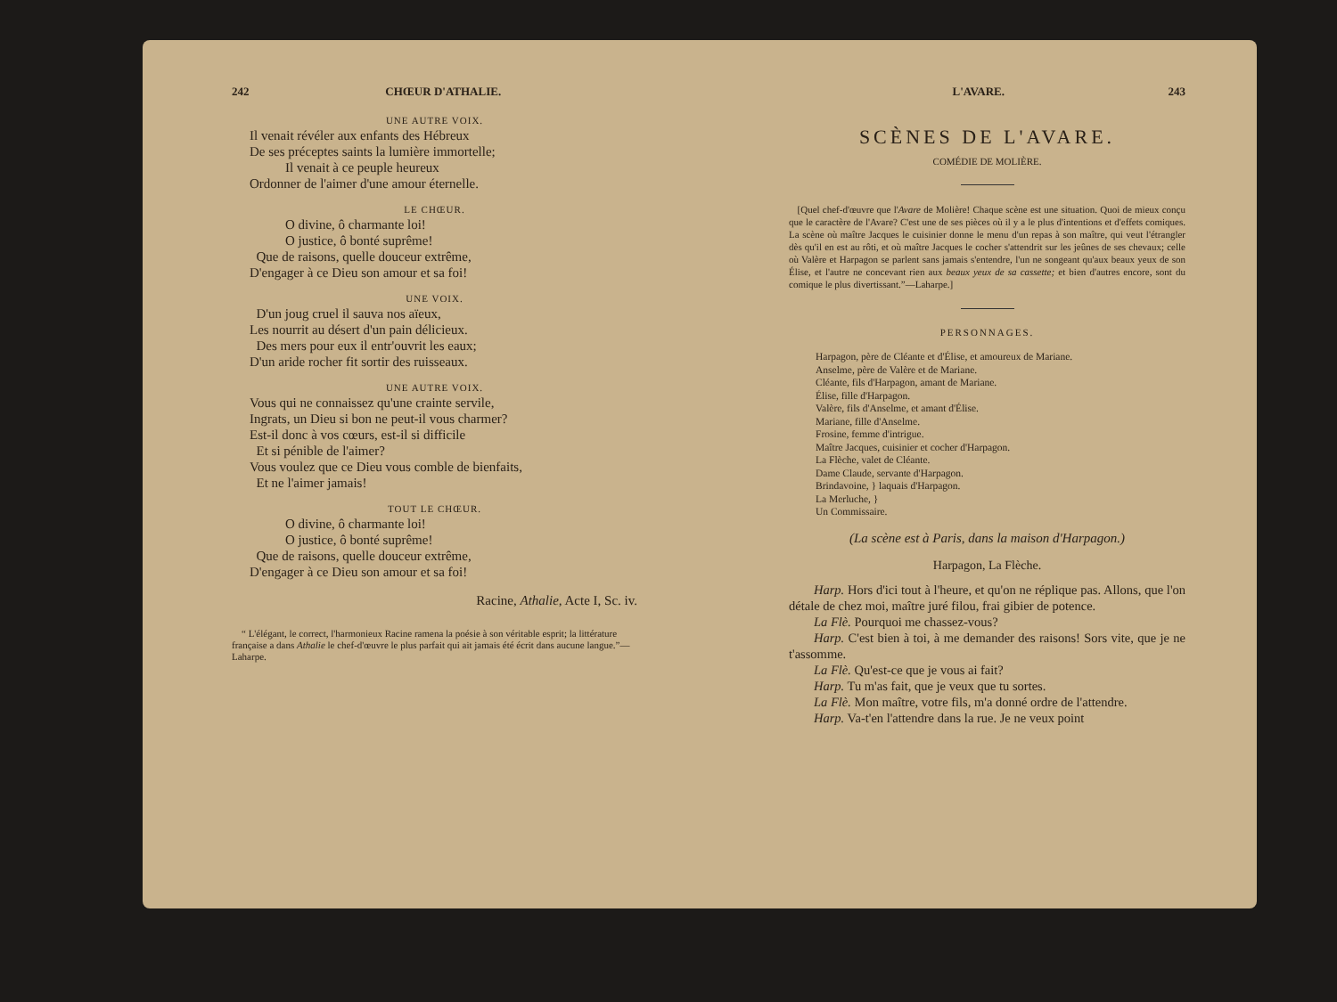242 CHŒUR D'ATHALIE.
UNE AUTRE VOIX.
Il venait révéler aux enfants des Hébreux
De ses préceptes saints la lumière immortelle;
Il venait à ce peuple heureux
Ordonner de l'aimer d'une amour éternelle.
LE CHŒUR.
O divine, ô charmante loi!
O justice, ô bonté suprême!
Que de raisons, quelle douceur extrême,
D'engager à ce Dieu son amour et sa foi!
UNE VOIX.
D'un joug cruel il sauva nos aïeux,
Les nourrit au désert d'un pain délicieux.
Des mers pour eux il entr'ouvrit les eaux;
D'un aride rocher fit sortir des ruisseaux.
UNE AUTRE VOIX.
Vous qui ne connaissez qu'une crainte servile,
Ingrats, un Dieu si bon ne peut-il vous charmer?
Est-il donc à vos cœurs, est-il si difficile
Et si pénible de l'aimer?
Vous voulez que ce Dieu vous comble de bienfaits,
Et ne l'aimer jamais!
TOUT LE CHŒUR.
O divine, ô charmante loi!
O justice, ô bonté suprême!
Que de raisons, quelle douceur extrême,
D'engager à ce Dieu son amour et sa foi!
Racine, Athalie, Acte I, Sc. iv.
“ L'élégant, le correct, l'harmonieux Racine ramena la poésie à son véritable esprit; la littérature française a dans Athalie le chef-d'œuvre le plus parfait qui ait jamais été écrit dans aucune langue.”—Laharpe.
L'AVARE. 243
SCÈNES DE L'AVARE.
COMÉDIE DE MOLIÈRE.
[Quel chef-d'œuvre que l'Avare de Molière! Chaque scène est une situation. Quoi de mieux conçu que le caractère de l'Avare? C'est une de ses pièces où il y a le plus d'intentions et d'effets comiques. La scène où maître Jacques le cuisinier donne le menu d'un repas à son maître, qui veut l'étrangler dès qu'il en est au rôti, et où maître Jacques le cocher s'attendrit sur les jeûnes de ses chevaux; celle où Valère et Harpagon se parlent sans jamais s'entendre, l'un ne songeant qu'aux beaux yeux de son Élise, et l'autre ne concevant rien aux beaux yeux de sa cassette; et bien d'autres encore, sont du comique le plus divertissant.”—Laharpe.]
PERSONNAGES.
Harpagon, père de Cléante et d'Élise, et amoureux de Mariane.
Anselme, père de Valère et de Mariane.
Cléante, fils d'Harpagon, amant de Mariane.
Élise, fille d'Harpagon.
Valère, fils d'Anselme, et amant d'Élise.
Mariane, fille d'Anselme.
Frosine, femme d'intrigue.
Maître Jacques, cuisinier et cocher d'Harpagon.
La Flèche, valet de Cléante.
Dame Claude, servante d'Harpagon.
Brindavoine, } laquais d'Harpagon.
La Merluche, }
Un Commissaire.
(La scène est à Paris, dans la maison d'Harpagon.)
Harpagon, La Flèche.
Harp. Hors d'ici tout à l'heure, et qu'on ne réplique pas. Allons, que l'on détale de chez moi, maître juré filou, frai gibier de potence.
La Flè. Pourquoi me chassez-vous?
Harp. C'est bien à toi, à me demander des raisons! Sors vite, que je ne t'assomme.
La Flè. Qu'est-ce que je vous ai fait?
Harp. Tu m'as fait, que je veux que tu sortes.
La Flè. Mon maître, votre fils, m'a donné ordre de l'attendre.
Harp. Va-t'en l'attendre dans la rue. Je ne veux point